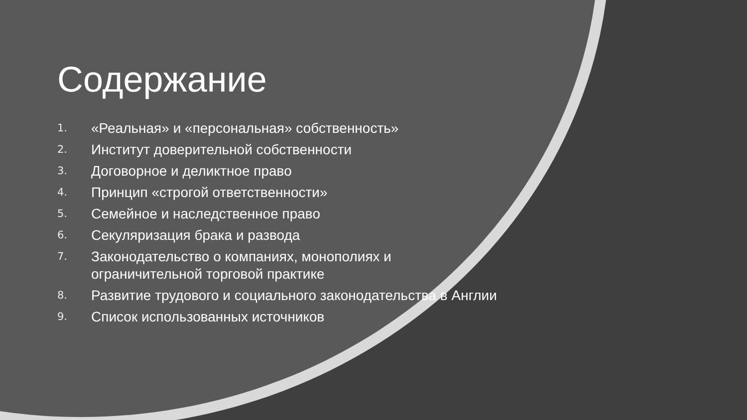Содержание
1. «Реальная» и «персональная» собственность»
2. Институт доверительной собственности
3. Договорное и деликтное право
4. Принцип «строгой ответственности»
5. Семейное и наследственное право
6. Секуляризация брака и развода
7. Законодательство о компаниях, монополиях и ограничительной торговой практике
8. Развитие трудового и социального законодательства в Англии
9. Список использованных источников